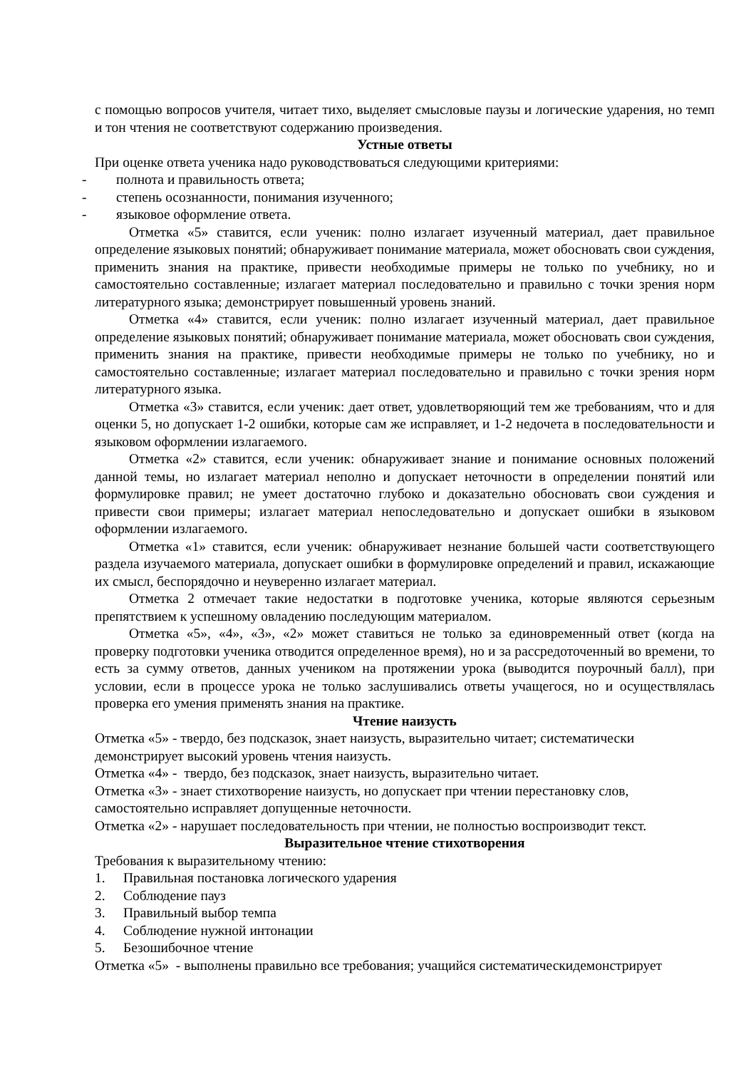с помощью вопросов учителя, читает тихо, выделяет смысловые паузы и логические ударения, но темп и тон чтения не соответствуют содержанию произведения.
Устные ответы
При оценке ответа ученика надо руководствоваться следующими критериями:
- полнота и правильность ответа;
- степень осознанности, понимания изученного;
- языковое оформление ответа.
Отметка «5» ставится, если ученик: полно излагает изученный материал, дает правильное определение языковых понятий; обнаруживает понимание материала, может обосновать свои суждения, применить знания на практике, привести необходимые примеры не только по учебнику, но и самостоятельно составленные; излагает материал последовательно и правильно с точки зрения норм литературного языка; демонстрирует повышенный уровень знаний.
Отметка «4» ставится, если ученик: полно излагает изученный материал, дает правильное определение языковых понятий; обнаруживает понимание материала, может обосновать свои суждения, применить знания на практике, привести необходимые примеры не только по учебнику, но и самостоятельно составленные; излагает материал последовательно и правильно с точки зрения норм литературного языка.
Отметка «3» ставится, если ученик: дает ответ, удовлетворяющий тем же требованиям, что и для оценки 5, но допускает 1-2 ошибки, которые сам же исправляет, и 1-2 недочета в последовательности и языковом оформлении излагаемого.
Отметка «2» ставится, если ученик: обнаруживает знание и понимание основных положений данной темы, но излагает материал неполно и допускает неточности в определении понятий или формулировке правил; не умеет достаточно глубоко и доказательно обосновать свои суждения и привести свои примеры; излагает материал непоследовательно и допускает ошибки в языковом оформлении излагаемого.
Отметка «1» ставится, если ученик: обнаруживает незнание большей части соответствующего раздела изучаемого материала, допускает ошибки в формулировке определений и правил, искажающие их смысл, беспорядочно и неуверенно излагает материал.
Отметка 2 отмечает такие недостатки в подготовке ученика, которые являются серьезным препятствием к успешному овладению последующим материалом.
Отметка «5», «4», «3», «2» может ставиться не только за единовременный ответ (когда на проверку подготовки ученика отводится определенное время), но и за рассредоточенный во времени, то есть за сумму ответов, данных учеником на протяжении урока (выводится поурочный балл), при условии, если в процессе урока не только заслушивались ответы учащегося, но и осуществлялась проверка его умения применять знания на практике.
Чтение наизусть
Отметка «5» - твердо, без подсказок, знает наизусть, выразительно читает; систематически демонстрирует высокий уровень чтения наизусть.
Отметка «4» - твердо, без подсказок, знает наизусть, выразительно читает.
Отметка «3» - знает стихотворение наизусть, но допускает при чтении перестановку слов, самостоятельно исправляет допущенные неточности.
Отметка «2» - нарушает последовательность при чтении, не полностью воспроизводит текст.
Выразительное чтение стихотворения
Требования к выразительному чтению:
1. Правильная постановка логического ударения
2. Соблюдение пауз
3. Правильный выбор темпа
4. Соблюдение нужной интонации
5. Безошибочное чтение
Отметка «5» - выполнены правильно все требования; учащийся систематическидемонстрирует